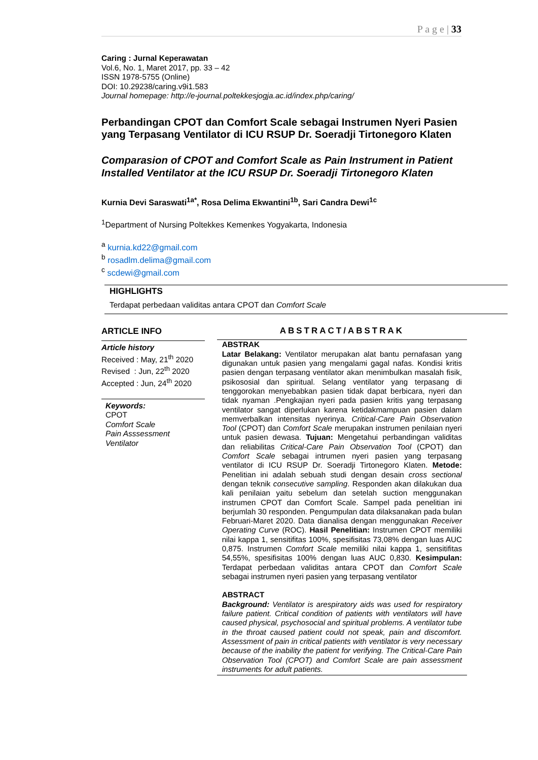P a g e | 33
Caring : Jurnal Keperawatan
Vol.6, No. 1, Maret 2017, pp. 33 – 42
ISSN 1978-5755 (Online)
DOI: 10.29238/caring.v9i1.583
Journal homepage: http://e-journal.poltekkesjogja.ac.id/index.php/caring/
Perbandingan CPOT dan Comfort Scale sebagai Instrumen Nyeri Pasien yang Terpasang Ventilator di ICU RSUP Dr. Soeradji Tirtonegoro Klaten
Comparasion of CPOT and Comfort Scale as Pain Instrument in Patient Installed Ventilator at the ICU RSUP Dr. Soeradji Tirtonegoro Klaten
Kurnia Devi Saraswati<sup>1a*</sup>, Rosa Delima Ekwantini<sup>1b</sup>, Sari Candra Dewi<sup>1c</sup>
<sup>1</sup> Department of Nursing Poltekkes Kemenkes Yogyakarta, Indonesia
<sup>a</sup> kurnia.kd22@gmail.com
<sup>b</sup> rosadlm.delima@gmail.com
<sup>c</sup> scdewi@gmail.com
HIGHLIGHTS
Terdapat perbedaan validitas antara CPOT dan Comfort Scale
ARTICLE INFO
Article history
Received : May, 21<sup>th</sup> 2020
Revised : Jun, 22<sup>th</sup> 2020
Accepted : Jun, 24<sup>th</sup> 2020
Keywords:
CPOT
Comfort Scale
Pain Asssessment
Ventilator
ABSTRACT/ABSTRAK
ABSTRAK
Latar Belakang: Ventilator merupakan alat bantu pernafasan yang digunakan untuk pasien yang mengalami gagal nafas. Kondisi kritis pasien dengan terpasang ventilator akan menimbulkan masalah fisik, psikososial dan spiritual. Selang ventilator yang terpasang di tenggorokan menyebabkan pasien tidak dapat berbicara, nyeri dan tidak nyaman .Pengkajian nyeri pada pasien kritis yang terpasang ventilator sangat diperlukan karena ketidakmampuan pasien dalam memverbalkan intensitas nyerinya. Critical-Care Pain Observation Tool (CPOT) dan Comfort Scale merupakan instrumen penilaian nyeri untuk pasien dewasa. Tujuan: Mengetahui perbandingan validitas dan reliabilitas Critical-Care Pain Observation Tool (CPOT) dan Comfort Scale sebagai intrumen nyeri pasien yang terpasang ventilator di ICU RSUP Dr. Soeradji Tirtonegoro Klaten. Metode: Penelitian ini adalah sebuah studi dengan desain cross sectional dengan teknik consecutive sampling. Responden akan dilakukan dua kali penilaian yaitu sebelum dan setelah suction menggunakan instrumen CPOT dan Comfort Scale. Sampel pada penelitian ini berjumlah 30 responden. Pengumpulan data dilaksanakan pada bulan Februari-Maret 2020. Data dianalisa dengan menggunakan Receiver Operating Curve (ROC). Hasil Penelitian: Instrumen CPOT memiliki nilai kappa 1, sensitifitas 100%, spesifisitas 73,08% dengan luas AUC 0,875. Instrumen Comfort Scale memiliki nilai kappa 1, sensitifitas 54,55%, spesifisitas 100% dengan luas AUC 0,830. Kesimpulan: Terdapat perbedaan validitas antara CPOT dan Comfort Scale sebagai instrumen nyeri pasien yang terpasang ventilator
ABSTRACT
Background: Ventilator is arespiratory aids was used for respiratory failure patient. Critical condition of patients with ventilators will have caused physical, psychosocial and spiritual problems. A ventilator tube in the throat caused patient could not speak, pain and discomfort. Assessment of pain in critical patients with ventilator is very necessary because of the inability the patient for verifying. The Critical-Care Pain Observation Tool (CPOT) and Comfort Scale are pain assessment instruments for adult patients.